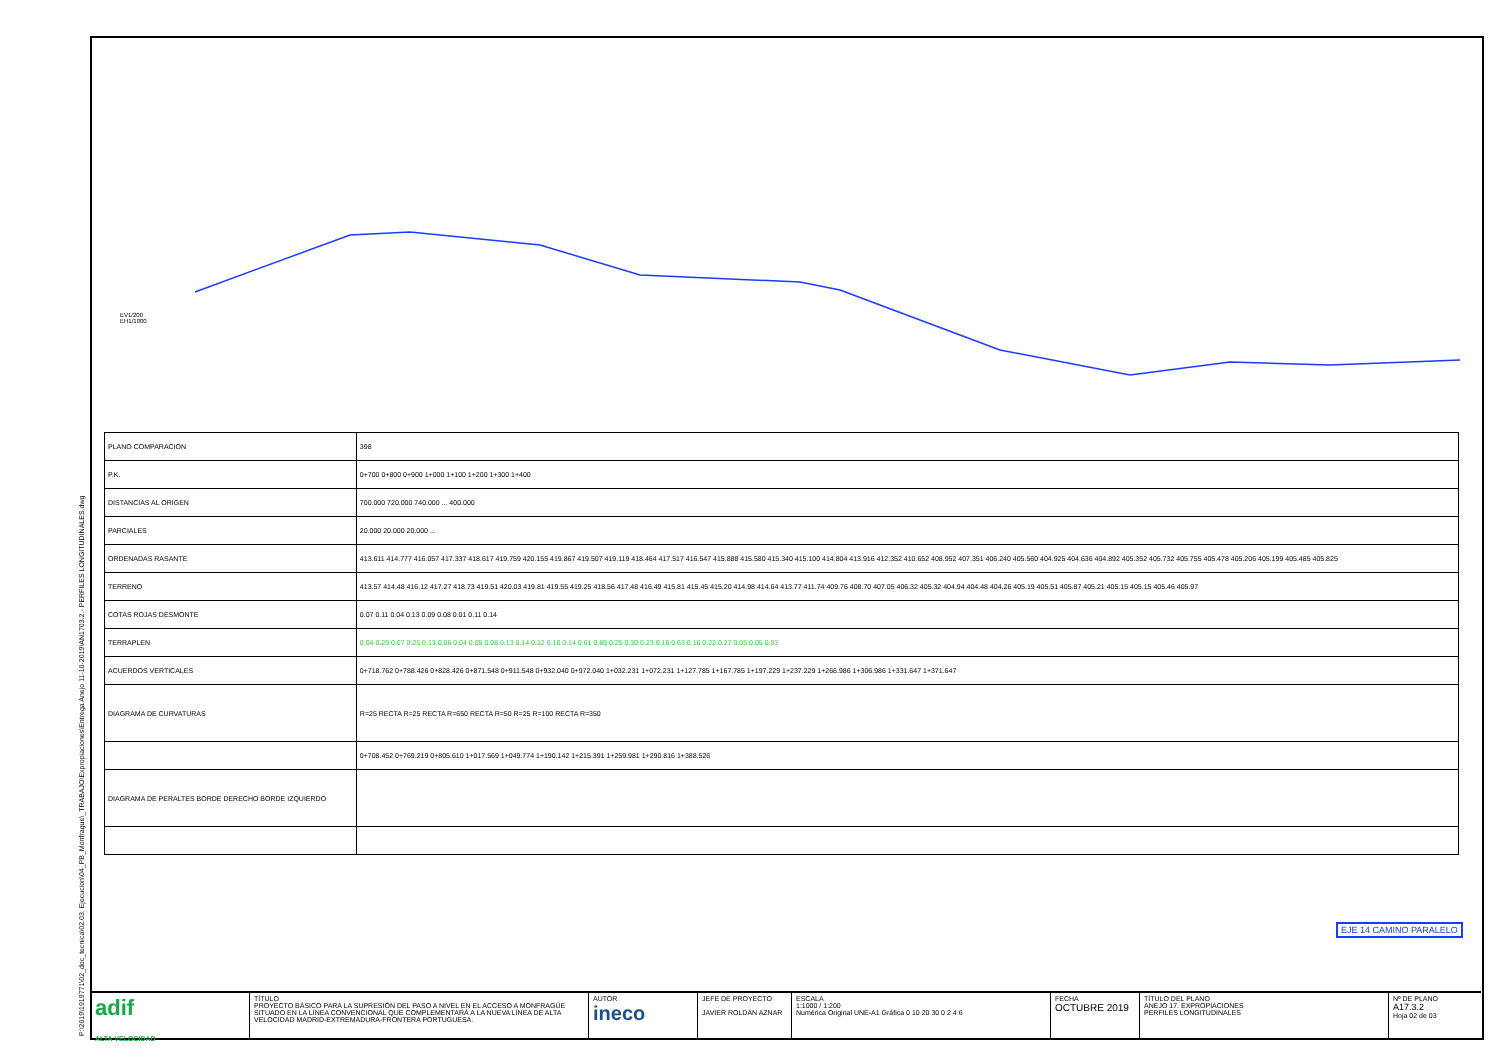EV1/200
EH1/1000
| PLANO COMPARACION | 398 |
| P.K. | 0+700 0+800 0+900 1+000 1+100 1+200 1+300 1+400 |
| DISTANCIAS AL ORIGEN | 700.000 720.000 740.000 ... 400.000 |
| PARCIALES | 20.000 20.000 20.000 ... |
| ORDENADAS RASANTE | 413.611 414.777 416.057 417.337 418.617 419.759 420.155 419.867 419.507 419.119 418.464 417.517 416.547 415.888 415.580 415.340 415.100 414.804 413.916 412.352 410.652 408.952 407.351 406.240 405.560 404.925 404.636 404.892 405.352 405.732 405.755 405.478 405.206 405.199 405.485 405.825 |
| TERRENO | 413.57 414.48 416.12 417.27 418.73 419.51 420.03 419.81 419.55 419.25 418.56 417.48 416.49 415.81 415.45 415.20 414.98 414.64 413.77 411.74 409.76 408.70 407.05 406.32 405.32 404.94 404.48 404.26 405.19 405.51 405.87 405.21 405.15 405.15 405.46 405.97 |
| COTAS ROJAS DESMONTE | 0.07 0.11 0.04 0.13 0.09 0.08 0.01 0.11 0.14 |
| TERRAPLEN | 0.04 0.29 0.07 0.25 0.13 0.06 0.04 0.05 0.08 0.13 0.14 0.12 0.16 0.14 0.61 0.89 0.25 0.30 0.23 0.16 0.63 0.16 0.22 0.27 0.05 0.05 0.03 |
| ACUERDOS VERTICALES | 0+718.762 0+788.426 0+828.426 0+871.548 0+911.548 0+932.040 0+972.040 1+032.231 1+072.231 1+127.785 1+167.785 1+197.229 1+237.229 1+266.986 1+306.986 1+331.647 1+371.647 |
| DIAGRAMA DE CURVATURAS | R=25 RECTA R=25 RECTA R=650 RECTA R=50 R=25 R=100 RECTA R=350 |
| | 0+708.452 0+769.219 0+805.610 1+017.569 1+049.774 1+190.142 1+215.391 1+259.981 1+290.816 1+388.526 |
| DIAGRAMA DE PERALTES BORDE DERECHO BORDE IZQUIERDO | |
EJE 14 CAMINO PARALELO
adif
ALTA VELOCIDAD
TÍTULO
PROYECTO BÁSICO PARA LA SUPRESIÓN DEL PASO A NIVEL EN EL ACCESO A MONFRAGÜE SITUADO EN LA LÍNEA CONVENCIONAL QUE COMPLEMENTARÁ A LA NUEVA LÍNEA DE ALTA VELOCIDAD MADRID-EXTREMADURA-FRONTERA PORTUGUESA.
AUTOR
ineco
JEFE DE PROYECTO
JAVIER ROLDÁN AZNAR
ESCALA
1:1000 / 1:200
Numérica Original UNE-A1 Gráfica 0 10 20 30 0 2 4 6
FECHA
OCTUBRE 2019
TÍTULO DEL PLANO
ANEJO 17. EXPROPIACIONES
PERFILES LONGITUDINALES
Nº DE PLANO
A17.3.2
Hoja 02 de 03
P:\2019\1919771\02_doc_tecnica\02.03. Ejecucion\04_PB_Monfrague\_TRABAJO\Expropiaciones\Entrega Anejo 11-10-2019\AN1703.2.- PERFILES LONGITUDINALES.dwg